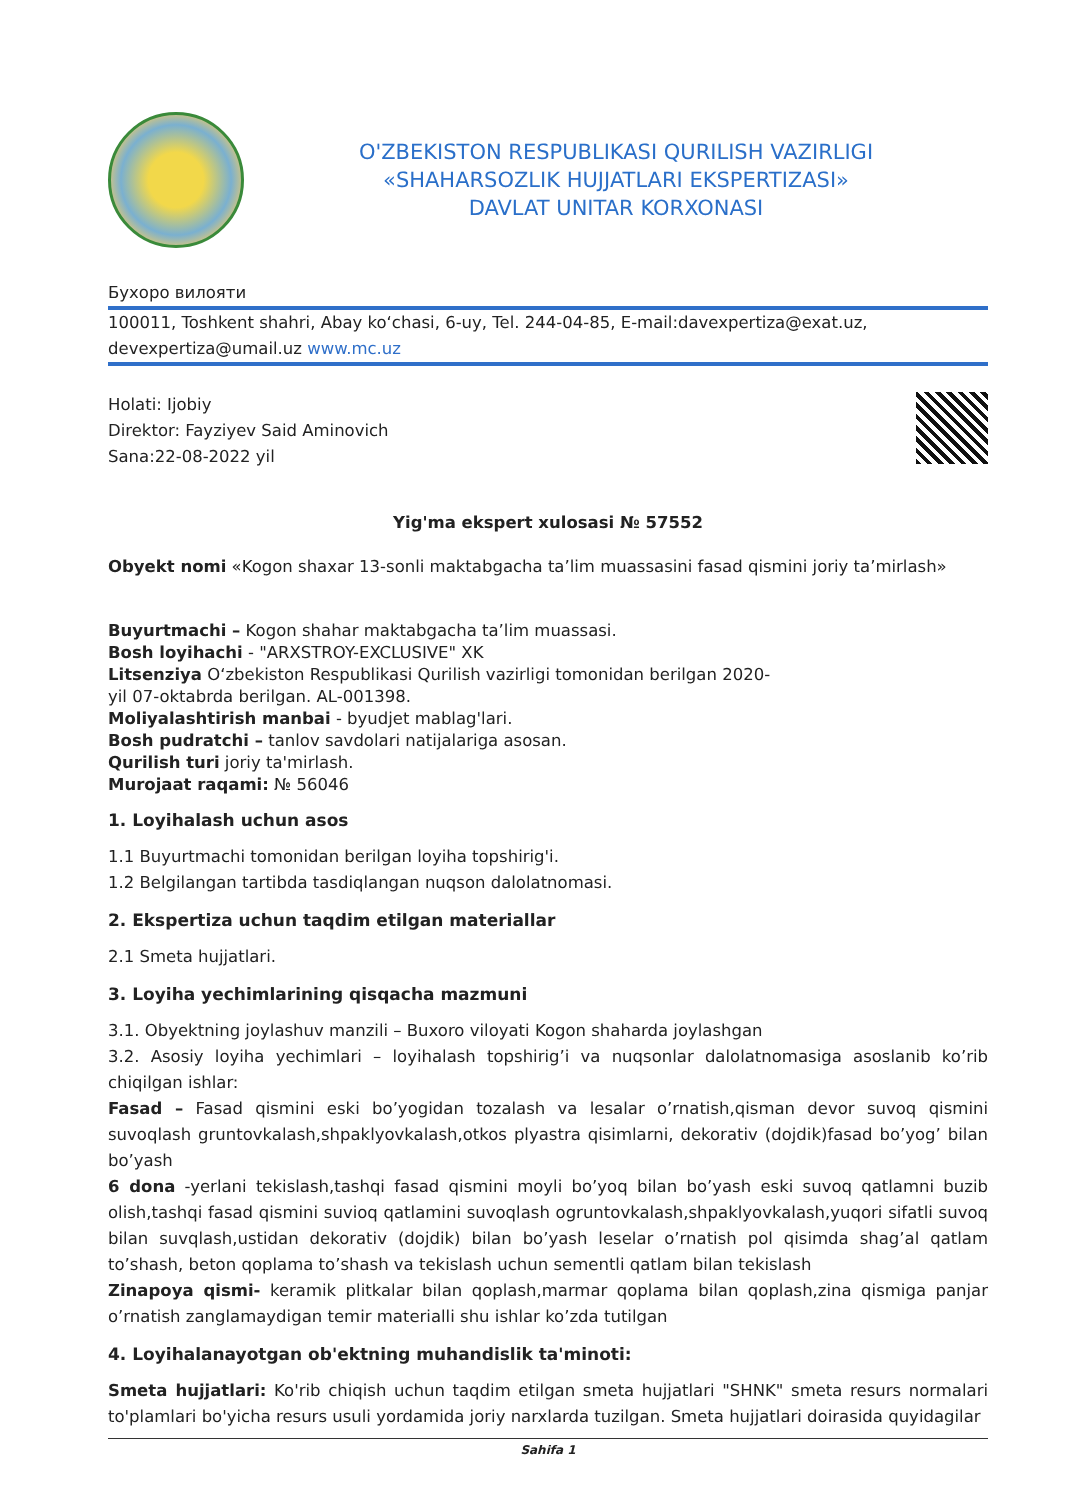O'ZBEKISTON RESPUBLIKASI QURILISH VAZIRLIGI
«SHAHARSOZLIK HUJJATLARI EKSPERTIZASI»
DAVLAT UNITAR KORXONASI
Бухоро вилояти
100011, Toshkent shahri, Abay ko‘chasi, 6-uy, Tel. 244-04-85, E-mail:davexpertiza@exat.uz, devexpertiza@umail.uz www.mc.uz
Holati: Ijobiy
Direktor: Fayziyev Said Aminovich
Sana:22-08-2022 yil
Yig'ma ekspert xulosasi № 57552
Obyekt nomi «Kogon shaxar 13-sonli maktabgacha ta’lim muassasini fasad qismini joriy ta’mirlash»
Buyurtmachi – Kogon shahar maktabgacha ta’lim muassasi.
Bosh loyihachi - "ARXSTROY-EXCLUSIVE" XK
Litsenziya O‘zbekiston Respublikasi Qurilish vazirligi tomonidan berilgan 2020-
yil 07-oktabrda berilgan. AL-001398.
Moliyalashtirish manbai - byudjet mablag'lari.
Bosh pudratchi – tanlov savdolari natijalariga asosan.
Qurilish turi joriy ta'mirlash.
Murojaat raqami: № 56046
1. Loyihalash uchun asos
1.1 Buyurtmachi tomonidan berilgan loyiha topshirig'i.
1.2 Belgilangan tartibda tasdiqlangan nuqson dalolatnomasi.
2. Ekspertiza uchun taqdim etilgan materiallar
2.1 Smeta hujjatlari.
3. Loyiha yechimlarining qisqacha mazmuni
3.1. Obyektning joylashuv manzili – Buxoro viloyati Kogon shaharda joylashgan
3.2. Asosiy loyiha yechimlari – loyihalash topshirig’i va nuqsonlar dalolatnomasiga asoslanib ko’rib chiqilgan ishlar:
Fasad – Fasad qismini eski bo’yogidan tozalash va lesalar o’rnatish,qisman devor suvoq qismini suvoqlash gruntovkalash,shpaklyovkalash,otkos plyastra qisimlarni, dekorativ (dojdik)fasad bo’yog’ bilan bo’yash
6 dona -yerlani tekislash,tashqi fasad qismini moyli bo’yoq bilan bo’yash eski suvoq qatlamni buzib olish,tashqi fasad qismini suvioq qatlamini suvoqlash ogruntovkalash,shpaklyovkalash,yuqori sifatli suvoq bilan suvqlash,ustidan dekorativ (dojdik) bilan bo’yash leselar o’rnatish pol qisimda shag’al qatlam to’shash, beton qoplama to’shash va tekislash uchun sementli qatlam bilan tekislash
Zinapoya qismi- keramik plitkalar bilan qoplash,marmar qoplama bilan qoplash,zina qismiga panjar o’rnatish zanglamaydigan temir materialli shu ishlar ko’zda tutilgan
4. Loyihalanayotgan ob'ektning muhandislik ta'minoti:
Smeta hujjatlari: Ko'rib chiqish uchun taqdim etilgan smeta hujjatlari "SHNK" smeta resurs normalari to'plamlari bo'yicha resurs usuli yordamida joriy narxlarda tuzilgan. Smeta hujjatlari doirasida quyidagilar
Sahifa 1